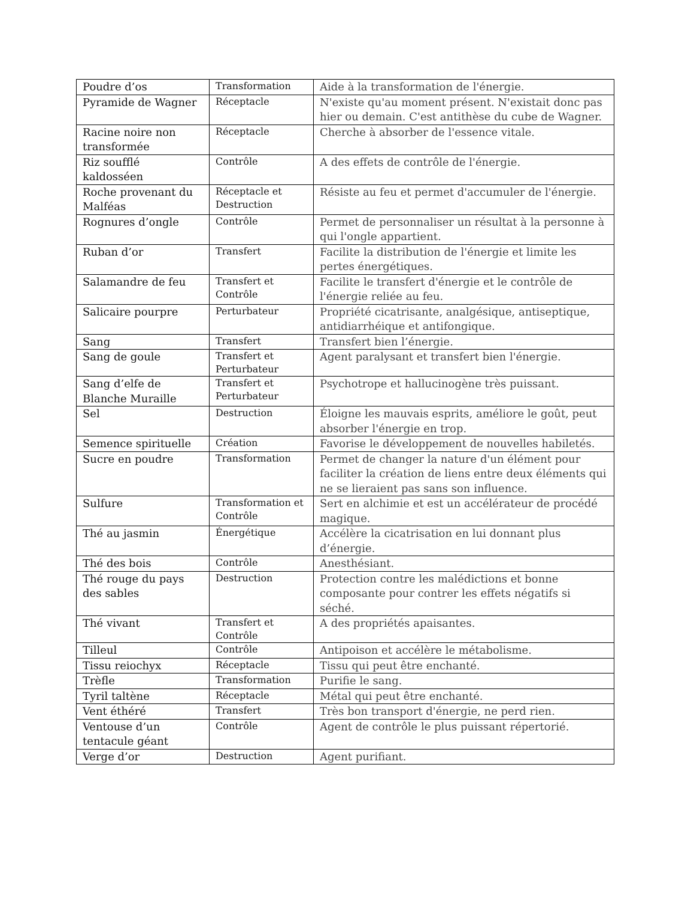| Poudre d’os | Transformation | Aide à la transformation de l'énergie. |
| Pyramide de Wagner | Réceptacle | N'existe qu'au moment présent. N'existait donc pas hier ou demain. C'est antithèse du cube de Wagner. |
| Racine noire non transformée | Réceptacle | Cherche à absorber de l'essence vitale. |
| Riz soufflé kaldosséen | Contrôle | A des effets de contrôle de l'énergie. |
| Roche provenant du Malféas | Réceptacle et Destruction | Résiste au feu et permet d'accumuler de l'énergie. |
| Rognures d’ongle | Contrôle | Permet de personnaliser un résultat à la personne à qui l'ongle appartient. |
| Ruban d’or | Transfert | Facilite la distribution de l'énergie et limite les pertes énergétiques. |
| Salamandre de feu | Transfert et Contrôle | Facilite le transfert d'énergie et le contrôle de l'énergie reliée au feu. |
| Salicaire pourpre | Perturbateur | Propriété cicatrisante, analgésique, antiseptique, antidiarrhéique et antifongique. |
| Sang | Transfert | Transfert bien l’énergie. |
| Sang de goule | Transfert et Perturbateur | Agent paralysant et transfert bien l'énergie. |
| Sang d’elfe de Blanche Muraille | Transfert et Perturbateur | Psychotrope et hallucinogène très puissant. |
| Sel | Destruction | Éloigne les mauvais esprits, améliore le goût, peut absorber l'énergie en trop. |
| Semence spirituelle | Création | Favorise le développement de nouvelles habiletés. |
| Sucre en poudre | Transformation | Permet de changer la nature d'un élément pour faciliter la création de liens entre deux éléments qui ne se lieraient pas sans son influence. |
| Sulfure | Transformation et Contrôle | Sert en alchimie et est un accélérateur de procédé magique. |
| Thé au jasmin | Énergétique | Accélère la cicatrisation en lui donnant plus d’énergie. |
| Thé des bois | Contrôle | Anesthésiant. |
| Thé rouge du pays des sables | Destruction | Protection contre les malédictions et bonne composante pour contrer les effets négatifs si séché. |
| Thé vivant | Transfert et Contrôle | A des propriétés apaisantes. |
| Tilleul | Contrôle | Antipoison et accélère le métabolisme. |
| Tissu reiochyx | Réceptacle | Tissu qui peut être enchanté. |
| Trèfle | Transformation | Purifie le sang. |
| Tyril taltène | Réceptacle | Métal qui peut être enchanté. |
| Vent éthéré | Transfert | Très bon transport d'énergie, ne perd rien. |
| Ventouse d’un tentacule géant | Contrôle | Agent de contrôle le plus puissant répertorié. |
| Verge d’or | Destruction | Agent purifiant. |